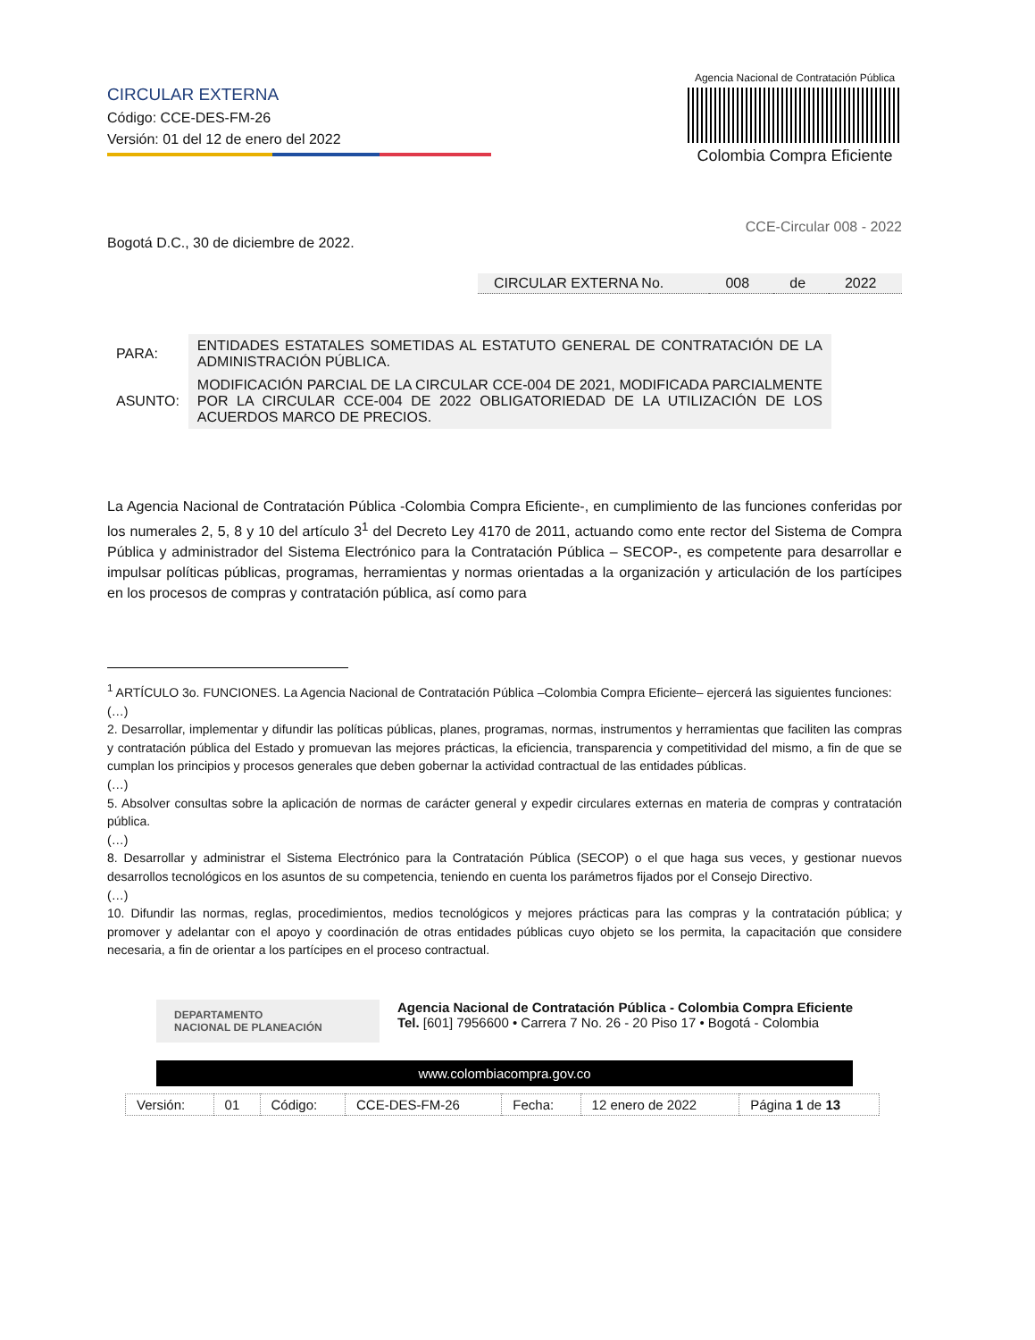CIRCULAR EXTERNA
Código: CCE-DES-FM-26
Versión: 01 del 12 de enero del 2022
Agencia Nacional de Contratación Pública
Colombia Compra Eficiente
CCE-Circular 008 - 2022
Bogotá D.C., 30 de diciembre de 2022.
| CIRCULAR EXTERNA No. | 008 | de | 2022 |
| PARA: | ENTIDADES ESTATALES SOMETIDAS AL ESTATUTO GENERAL DE CONTRATACIÓN DE LA ADMINISTRACIÓN PÚBLICA. |
| ASUNTO: | MODIFICACIÓN PARCIAL DE LA CIRCULAR CCE-004 DE 2021, MODIFICADA PARCIALMENTE POR LA CIRCULAR CCE-004 DE 2022 OBLIGATORIEDAD DE LA UTILIZACIÓN DE LOS ACUERDOS MARCO DE PRECIOS. |
La Agencia Nacional de Contratación Pública -Colombia Compra Eficiente-, en cumplimiento de las funciones conferidas por los numerales 2, 5, 8 y 10 del artículo 3<sup>1</sup> del Decreto Ley 4170 de 2011, actuando como ente rector del Sistema de Compra Pública y administrador del Sistema Electrónico para la Contratación Pública – SECOP-, es competente para desarrollar e impulsar políticas públicas, programas, herramientas y normas orientadas a la organización y articulación de los partícipes en los procesos de compras y contratación pública, así como para
<sup>1</sup> ARTÍCULO 3o. FUNCIONES. La Agencia Nacional de Contratación Pública –Colombia Compra Eficiente– ejercerá las siguientes funciones:
(…)
2. Desarrollar, implementar y difundir las políticas públicas, planes, programas, normas, instrumentos y herramientas que faciliten las compras y contratación pública del Estado y promuevan las mejores prácticas, la eficiencia, transparencia y competitividad del mismo, a fin de que se cumplan los principios y procesos generales que deben gobernar la actividad contractual de las entidades públicas.
(…)
5. Absolver consultas sobre la aplicación de normas de carácter general y expedir circulares externas en materia de compras y contratación pública.
(…)
8. Desarrollar y administrar el Sistema Electrónico para la Contratación Pública (SECOP) o el que haga sus veces, y gestionar nuevos desarrollos tecnológicos en los asuntos de su competencia, teniendo en cuenta los parámetros fijados por el Consejo Directivo.
(…)
10. Difundir las normas, reglas, procedimientos, medios tecnológicos y mejores prácticas para las compras y la contratación pública; y promover y adelantar con el apoyo y coordinación de otras entidades públicas cuyo objeto se los permita, la capacitación que considere necesaria, a fin de orientar a los partícipes en el proceso contractual.
DEPARTAMENTO
NACIONAL DE PLANEACIÓN
Agencia Nacional de Contratación Pública - Colombia Compra Eficiente
Tel. [601] 7956600 • Carrera 7 No. 26 - 20 Piso 17 • Bogotá - Colombia
www.colombiacompra.gov.co
| Versión: | 01 | Código: | CCE-DES-FM-26 | Fecha: | 12 enero de 2022 | Página 1 de 13 |